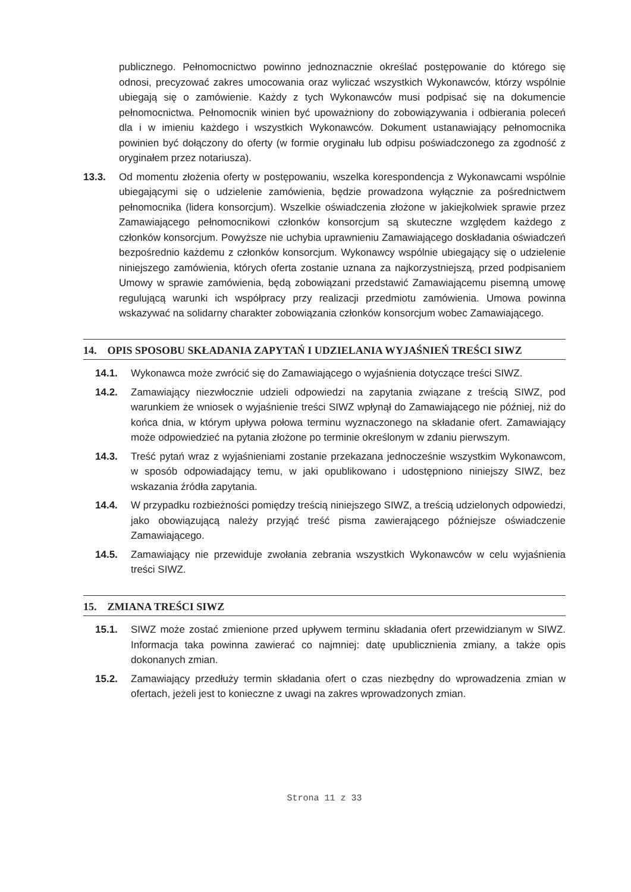publicznego. Pełnomocnictwo powinno jednoznacznie określać postępowanie do którego się odnosi, precyzować zakres umocowania oraz wyliczać wszystkich Wykonawców, którzy wspólnie ubiegają się o zamówienie. Każdy z tych Wykonawców musi podpisać się na dokumencie pełnomocnictwa. Pełnomocnik winien być upoważniony do zobowiązywania i odbierania poleceń dla i w imieniu każdego i wszystkich Wykonawców. Dokument ustanawiający pełnomocnika powinien być dołączony do oferty (w formie oryginału lub odpisu poświadczonego za zgodność z oryginałem przez notariusza).
13.3. Od momentu złożenia oferty w postępowaniu, wszelka korespondencja z Wykonawcami wspólnie ubiegającymi się o udzielenie zamówienia, będzie prowadzona wyłącznie za pośrednictwem pełnomocnika (lidera konsorcjum). Wszelkie oświadczenia złożone w jakiejkolwiek sprawie przez Zamawiającego pełnomocnikowi członków konsorcjum są skuteczne względem każdego z członków konsorcjum. Powyższe nie uchybia uprawnieniu Zamawiającego doskładania oświadczeń bezpośrednio każdemu z członków konsorcjum. Wykonawcy wspólnie ubiegający się o udzielenie niniejszego zamówienia, których oferta zostanie uznana za najkorzystniejszą, przed podpisaniem Umowy w sprawie zamówienia, będą zobowiązani przedstawić Zamawiającemu pisemną umowę regulującą warunki ich współpracy przy realizacji przedmiotu zamówienia. Umowa powinna wskazywać na solidarny charakter zobowiązania członków konsorcjum wobec Zamawiającego.
14. OPIS SPOSOBU SKŁADANIA ZAPYTAŃ I UDZIELANIA WYJAŚNIEŃ TREŚCI SIWZ
14.1. Wykonawca może zwrócić się do Zamawiającego o wyjaśnienia dotyczące treści SIWZ.
14.2. Zamawiający niezwłocznie udzieli odpowiedzi na zapytania związane z treścią SIWZ, pod warunkiem że wniosek o wyjaśnienie treści SIWZ wpłynął do Zamawiającego nie później, niż do końca dnia, w którym upływa połowa terminu wyznaczonego na składanie ofert. Zamawiający może odpowiedzieć na pytania złożone po terminie określonym w zdaniu pierwszym.
14.3. Treść pytań wraz z wyjaśnieniami zostanie przekazana jednocześnie wszystkim Wykonawcom, w sposób odpowiadający temu, w jaki opublikowano i udostępniono niniejszy SIWZ, bez wskazania źródła zapytania.
14.4. W przypadku rozbieżności pomiędzy treścią niniejszego SIWZ, a treścią udzielonych odpowiedzi, jako obowiązującą należy przyjąć treść pisma zawierającego późniejsze oświadczenie Zamawiającego.
14.5. Zamawiający nie przewiduje zwołania zebrania wszystkich Wykonawców w celu wyjaśnienia treści SIWZ.
15. ZMIANA TREŚCI SIWZ
15.1. SIWZ może zostać zmienione przed upływem terminu składania ofert przewidzianym w SIWZ. Informacja taka powinna zawierać co najmniej: datę upublicznienia zmiany, a także opis dokonanych zmian.
15.2. Zamawiający przedłuży termin składania ofert o czas niezbędny do wprowadzenia zmian w ofertach, jeżeli jest to konieczne z uwagi na zakres wprowadzonych zmian.
Strona 11 z 33